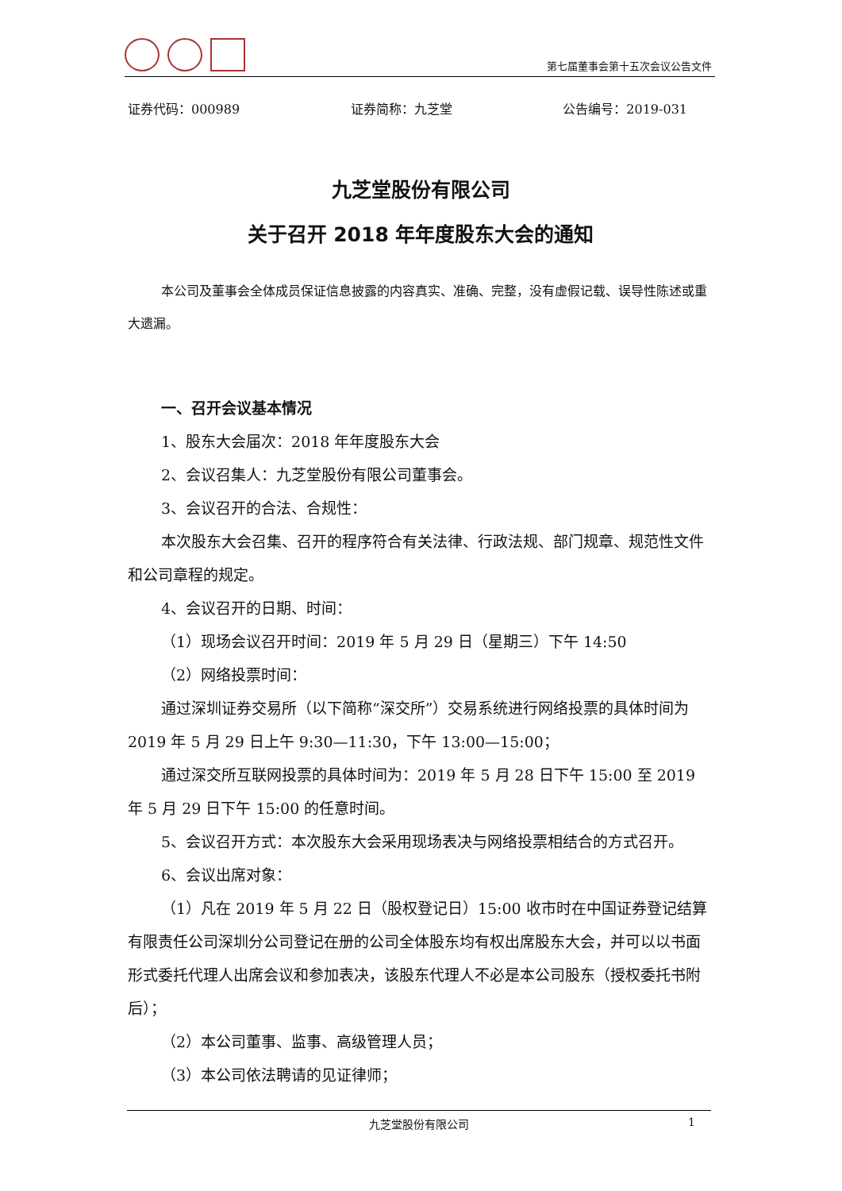第七届董事会第十五次会议公告文件
证券代码：000989 证券简称：九芝堂 公告编号：2019-031
九芝堂股份有限公司
关于召开 2018 年年度股东大会的通知
本公司及董事会全体成员保证信息披露的内容真实、准确、完整，没有虚假记载、误导性陈述或重大遗漏。
一、召开会议基本情况
1、股东大会届次：2018 年年度股东大会
2、会议召集人：九芝堂股份有限公司董事会。
3、会议召开的合法、合规性：
本次股东大会召集、召开的程序符合有关法律、行政法规、部门规章、规范性文件和公司章程的规定。
4、会议召开的日期、时间：
（1）现场会议召开时间：2019 年 5 月 29 日（星期三）下午 14:50
（2）网络投票时间：
通过深圳证券交易所（以下简称“深交所”）交易系统进行网络投票的具体时间为 2019 年 5 月 29 日上午 9:30—11:30，下午 13:00—15:00；
通过深交所互联网投票的具体时间为：2019 年 5 月 28 日下午 15:00 至 2019 年 5 月 29 日下午 15:00 的任意时间。
5、会议召开方式：本次股东大会采用现场表决与网络投票相结合的方式召开。
6、会议出席对象：
（1）凡在 2019 年 5 月 22 日（股权登记日）15:00 收市时在中国证券登记结算有限责任公司深圳分公司登记在册的公司全体股东均有权出席股东大会，并可以以书面形式委托代理人出席会议和参加表决，该股东代理人不必是本公司股东（授权委托书附后）；
（2）本公司董事、监事、高级管理人员；
（3）本公司依法聘请的见证律师；
九芝堂股份有限公司 1